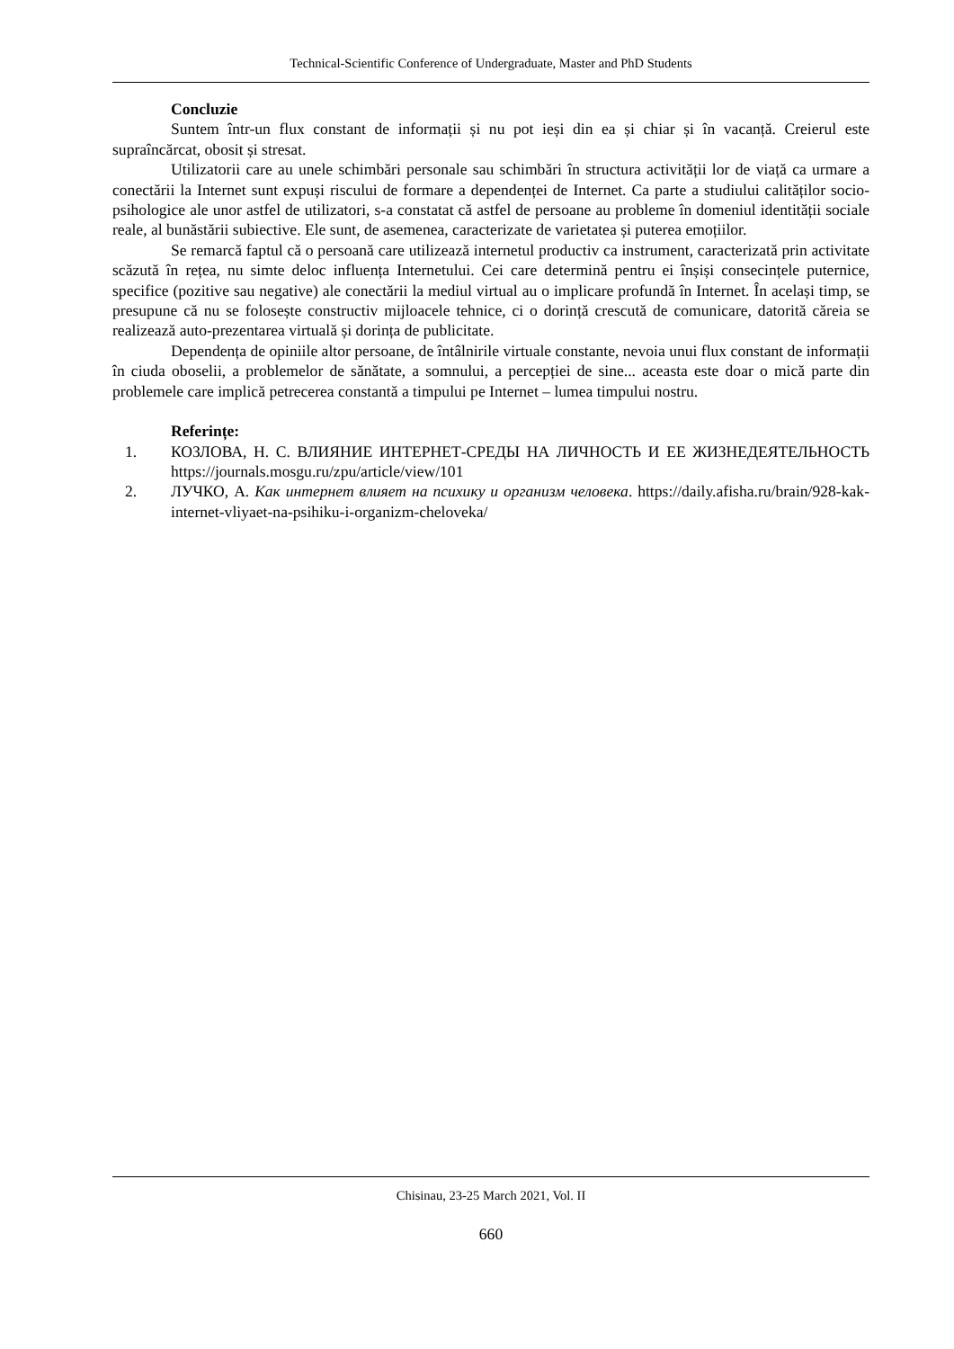Technical-Scientific Conference of Undergraduate, Master and PhD Students
Concluzie
Suntem într-un flux constant de informații și nu pot ieși din ea și chiar și în vacanță. Creierul este supraîncărcat, obosit și stresat.
Utilizatorii care au unele schimbări personale sau schimbări în structura activității lor de viață ca urmare a conectării la Internet sunt expuși riscului de formare a dependenței de Internet. Ca parte a studiului calităților socio-psihologice ale unor astfel de utilizatori, s-a constatat că astfel de persoane au probleme în domeniul identității sociale reale, al bunăstării subiective. Ele sunt, de asemenea, caracterizate de varietatea și puterea emoțiilor.
Se remarcă faptul că o persoană care utilizează internetul productiv ca instrument, caracterizată prin activitate scăzută în rețea, nu simte deloc influența Internetului. Cei care determină pentru ei înșiși consecințele puternice, specifice (pozitive sau negative) ale conectării la mediul virtual au o implicare profundă în Internet. În același timp, se presupune că nu se folosește constructiv mijloacele tehnice, ci o dorință crescută de comunicare, datorită căreia se realizează auto-prezentarea virtuală și dorința de publicitate.
Dependența de opiniile altor persoane, de întâlnirile virtuale constante, nevoia unui flux constant de informații în ciuda oboselii, a problemelor de sănătate, a somnului, a percepției de sine... aceasta este doar o mică parte din problemele care implică petrecerea constantă a timpului pe Internet – lumea timpului nostru.
Referințe:
1. КОЗЛОВА, Н. С. ВЛИЯНИЕ ИНТЕРНЕТ-СРЕДЫ НА ЛИЧНОСТЬ И ЕЕ ЖИЗНЕДЕЯТЕЛЬНОСТЬ https://journals.mosgu.ru/zpu/article/view/101
2. ЛУЧКО, А. Как интернет влияет на психику и организм человека. https://daily.afisha.ru/brain/928-kak-internet-vliyaet-na-psihiku-i-organizm-cheloveka/
Chisinau, 23-25 March 2021, Vol. II
660